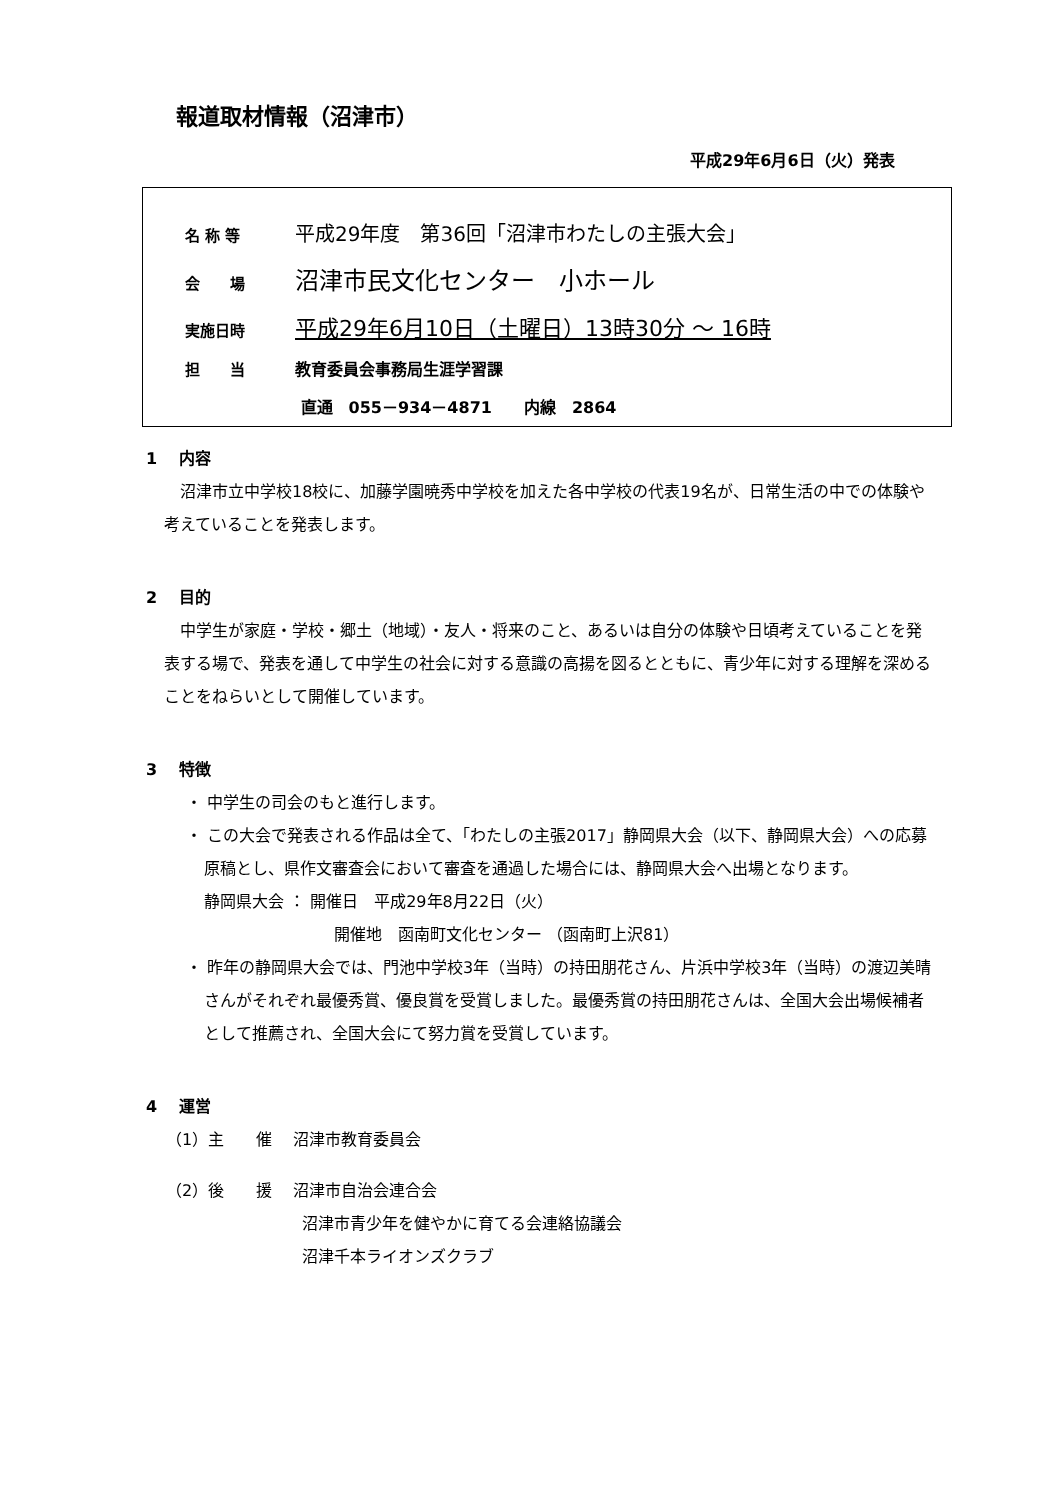報道取材情報（沼津市）
平成29年6月6日（火）発表
名 称 等 平成29年度　第36回「沼津市わたしの主張大会」
会　　場 沼津市民文化センター　小ホール
実施日時 平成29年6月10日（土曜日）13時30分 ～ 16時
担　　当 教育委員会事務局生涯学習課
直通　055－934－4871　　内線　2864
1　 内容
沼津市立中学校18校に、加藤学園暁秀中学校を加えた各中学校の代表19名が、日常生活の中での体験や考えていることを発表します。
2　 目的
中学生が家庭・学校・郷土（地域）・友人・将来のこと、あるいは自分の体験や日頃考えていることを発表する場で、発表を通して中学生の社会に対する意識の高揚を図るとともに、青少年に対する理解を深めることをねらいとして開催しています。
3　 特徴
・ 中学生の司会のもと進行します。
・ この大会で発表される作品は全て、「わたしの主張2017」静岡県大会（以下、静岡県大会）への応募原稿とし、県作文審査会において審査を通過した場合には、静岡県大会へ出場となります。
静岡県大会 ： 開催日　平成29年8月22日（火）
開催地　函南町文化センター （函南町上沢81）
・ 昨年の静岡県大会では、門池中学校3年（当時）の持田朋花さん、片浜中学校3年（当時）の渡辺美晴さんがそれぞれ最優秀賞、優良賞を受賞しました。最優秀賞の持田朋花さんは、全国大会出場候補者として推薦され、全国大会にて努力賞を受賞しています。
4　 運営
（1）主　　催　 沼津市教育委員会
（2）後　　援　 沼津市自治会連合会
沼津市青少年を健やかに育てる会連絡協議会
沼津千本ライオンズクラブ